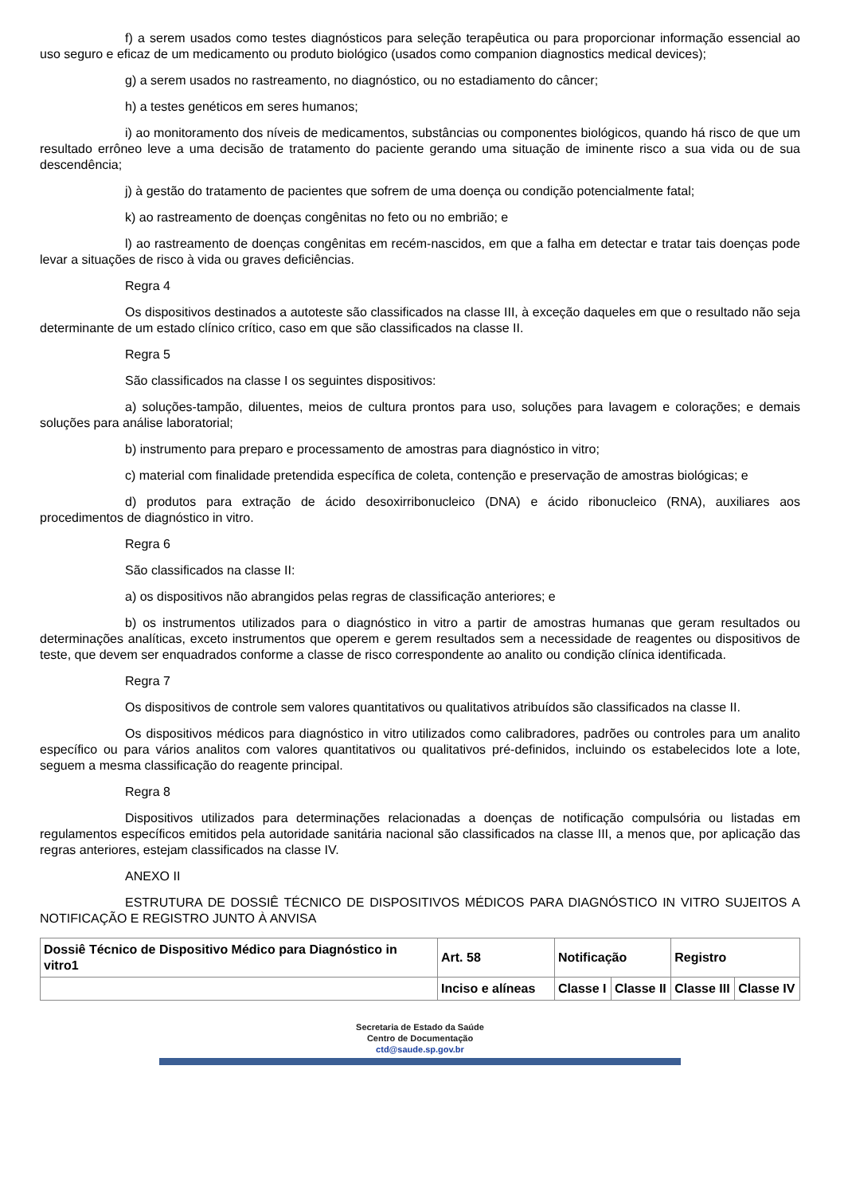f) a serem usados como testes diagnósticos para seleção terapêutica ou para proporcionar informação essencial ao uso seguro e eficaz de um medicamento ou produto biológico (usados como companion diagnostics medical devices);
g) a serem usados no rastreamento, no diagnóstico, ou no estadiamento do câncer;
h) a testes genéticos em seres humanos;
i) ao monitoramento dos níveis de medicamentos, substâncias ou componentes biológicos, quando há risco de que um resultado errôneo leve a uma decisão de tratamento do paciente gerando uma situação de iminente risco a sua vida ou de sua descendência;
j) à gestão do tratamento de pacientes que sofrem de uma doença ou condição potencialmente fatal;
k) ao rastreamento de doenças congênitas no feto ou no embrião; e
l) ao rastreamento de doenças congênitas em recém-nascidos, em que a falha em detectar e tratar tais doenças pode levar a situações de risco à vida ou graves deficiências.
Regra 4
Os dispositivos destinados a autoteste são classificados na classe III, à exceção daqueles em que o resultado não seja determinante de um estado clínico crítico, caso em que são classificados na classe II.
Regra 5
São classificados na classe I os seguintes dispositivos:
a) soluções-tampão, diluentes, meios de cultura prontos para uso, soluções para lavagem e colorações; e demais soluções para análise laboratorial;
b) instrumento para preparo e processamento de amostras para diagnóstico in vitro;
c) material com finalidade pretendida específica de coleta, contenção e preservação de amostras biológicas; e
d) produtos para extração de ácido desoxirribonucleico (DNA) e ácido ribonucleico (RNA), auxiliares aos procedimentos de diagnóstico in vitro.
Regra 6
São classificados na classe II:
a) os dispositivos não abrangidos pelas regras de classificação anteriores; e
b) os instrumentos utilizados para o diagnóstico in vitro a partir de amostras humanas que geram resultados ou determinações analíticas, exceto instrumentos que operem e gerem resultados sem a necessidade de reagentes ou dispositivos de teste, que devem ser enquadrados conforme a classe de risco correspondente ao analito ou condição clínica identificada.
Regra 7
Os dispositivos de controle sem valores quantitativos ou qualitativos atribuídos são classificados na classe II.
Os dispositivos médicos para diagnóstico in vitro utilizados como calibradores, padrões ou controles para um analito específico ou para vários analitos com valores quantitativos ou qualitativos pré-definidos, incluindo os estabelecidos lote a lote, seguem a mesma classificação do reagente principal.
Regra 8
Dispositivos utilizados para determinações relacionadas a doenças de notificação compulsória ou listadas em regulamentos específicos emitidos pela autoridade sanitária nacional são classificados na classe III, a menos que, por aplicação das regras anteriores, estejam classificados na classe IV.
ANEXO II
ESTRUTURA DE DOSSIÊ TÉCNICO DE DISPOSITIVOS MÉDICOS PARA DIAGNÓSTICO IN VITRO SUJEITOS A NOTIFICAÇÃO E REGISTRO JUNTO À ANVISA
| Dossiê Técnico de Dispositivo Médico para Diagnóstico in vitro1 | Art. 58 | Notificação | | Registro | |
| | Inciso e alíneas | Classe I | Classe II | Classe III | Classe IV |
Secretaria de Estado da Saúde
Centro de Documentação
ctd@saude.sp.gov.br